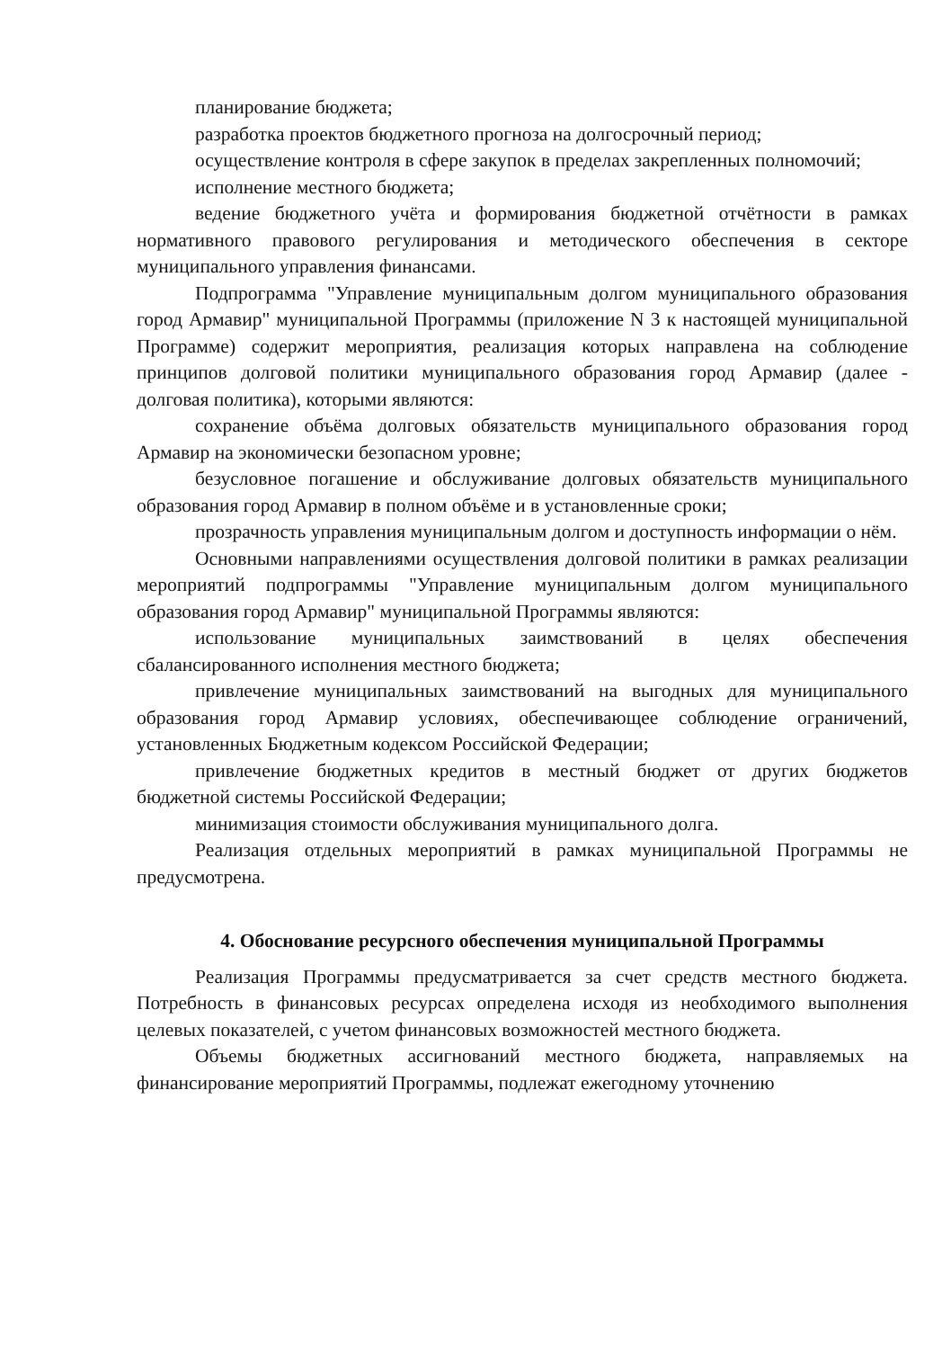планирование бюджета;
разработка проектов бюджетного прогноза на долгосрочный период;
осуществление контроля в сфере закупок в пределах закрепленных полномочий;
исполнение местного бюджета;
ведение бюджетного учёта и формирования бюджетной отчётности в рамках нормативного правового регулирования и методического обеспечения в секторе муниципального управления финансами.
Подпрограмма "Управление муниципальным долгом муниципального образования город Армавир" муниципальной Программы (приложение N 3 к настоящей муниципальной Программе) содержит мероприятия, реализация которых направлена на соблюдение принципов долговой политики муниципального образования город Армавир (далее - долговая политика), которыми являются:
сохранение объёма долговых обязательств муниципального образования город Армавир на экономически безопасном уровне;
безусловное погашение и обслуживание долговых обязательств муниципального образования город Армавир в полном объёме и в установленные сроки;
прозрачность управления муниципальным долгом и доступность информации о нём.
Основными направлениями осуществления долговой политики в рамках реализации мероприятий подпрограммы "Управление муниципальным долгом муниципального образования город Армавир" муниципальной Программы являются:
использование муниципальных заимствований в целях обеспечения сбалансированного исполнения местного бюджета;
привлечение муниципальных заимствований на выгодных для муниципального образования город Армавир условиях, обеспечивающее соблюдение ограничений, установленных Бюджетным кодексом Российской Федерации;
привлечение бюджетных кредитов в местный бюджет от других бюджетов бюджетной системы Российской Федерации;
минимизация стоимости обслуживания муниципального долга.
Реализация отдельных мероприятий в рамках муниципальной Программы не предусмотрена.
4. Обоснование ресурсного обеспечения муниципальной Программы
Реализация Программы предусматривается за счет средств местного бюджета. Потребность в финансовых ресурсах определена исходя из необходимого выполнения целевых показателей, с учетом финансовых возможностей местного бюджета.
Объемы бюджетных ассигнований местного бюджета, направляемых на финансирование мероприятий Программы, подлежат ежегодному уточнению